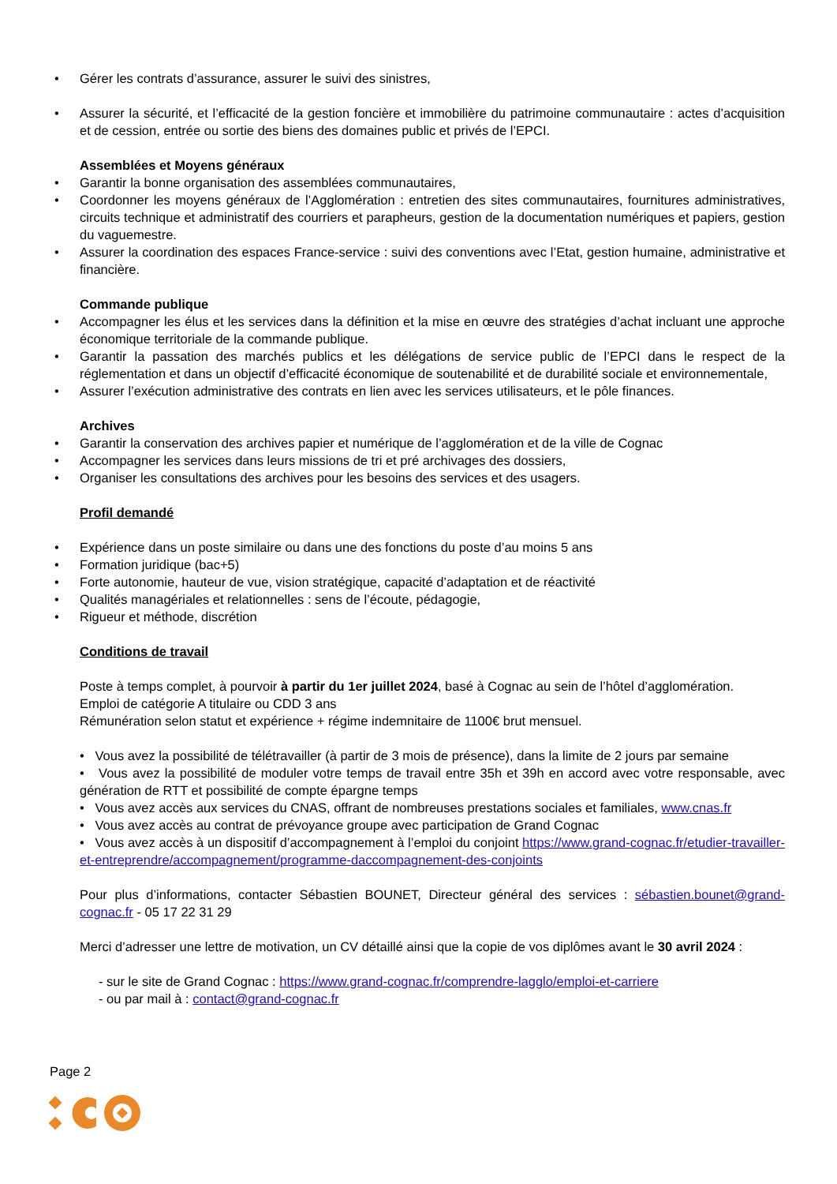• Gérer les contrats d’assurance, assurer le suivi des sinistres,
• Assurer la sécurité, et l’efficacité de la gestion foncière et immobilière du patrimoine communautaire : actes d’acquisition et de cession, entrée ou sortie des biens des domaines public et privés de l’EPCI.
Assemblées et Moyens généraux
• Garantir la bonne organisation des assemblées communautaires,
• Coordonner les moyens généraux de l’Agglomération : entretien des sites communautaires, fournitures administratives, circuits technique et administratif des courriers et parapheurs, gestion de la documentation numériques et papiers, gestion du vaguemestre.
• Assurer la coordination des espaces France-service : suivi des conventions avec l’Etat, gestion humaine, administrative et financière.
Commande publique
• Accompagner les élus et les services dans la définition et la mise en œuvre des stratégies d’achat incluant une approche économique territoriale de la commande publique.
• Garantir la passation des marchés publics et les délégations de service public de l’EPCI dans le respect de la réglementation et dans un objectif d’efficacité économique de soutenabilité et de durabilité sociale et environnementale,
• Assurer l’exécution administrative des contrats en lien avec les services utilisateurs, et le pôle finances.
Archives
• Garantir la conservation des archives papier et numérique de l’agglomération et de la ville de Cognac
• Accompagner les services dans leurs missions de tri et pré archivages des dossiers,
• Organiser les consultations des archives pour les besoins des services et des usagers.
Profil demandé
• Expérience dans un poste similaire ou dans une des fonctions du poste d’au moins 5 ans
• Formation juridique (bac+5)
• Forte autonomie, hauteur de vue, vision stratégique, capacité d’adaptation et de réactivité
• Qualités managériales et relationnelles : sens de l’écoute, pédagogie,
• Rigueur et méthode, discrétion
Conditions de travail
Poste à temps complet, à pourvoir à partir du 1er juillet 2024, basé à Cognac au sein de l’hôtel d’agglomération.
Emploi de catégorie A titulaire ou CDD 3 ans
Rémunération selon statut et expérience + régime indemnitaire de 1100€ brut mensuel.
• Vous avez la possibilité de télétravailler (à partir de 3 mois de présence), dans la limite de 2 jours par semaine
• Vous avez la possibilité de moduler votre temps de travail entre 35h et 39h en accord avec votre responsable, avec génération de RTT et possibilité de compte épargne temps
• Vous avez accès aux services du CNAS, offrant de nombreuses prestations sociales et familiales, www.cnas.fr
• Vous avez accès au contrat de prévoyance groupe avec participation de Grand Cognac
• Vous avez accès à un dispositif d’accompagnement à l’emploi du conjoint https://www.grand-cognac.fr/etudier-travailler-et-entreprendre/accompagnement/programme-daccompagnement-des-conjoints
Pour plus d’informations, contacter Sébastien BOUNET, Directeur général des services : sébastien.bounet@grand-cognac.fr - 05 17 22 31 29
Merci d’adresser une lettre de motivation, un CV détaillé ainsi que la copie de vos diplômes avant le 30 avril 2024 :
- sur le site de Grand Cognac : https://www.grand-cognac.fr/comprendre-lagglo/emploi-et-carriere
- ou par mail à : contact@grand-cognac.fr
Page 2